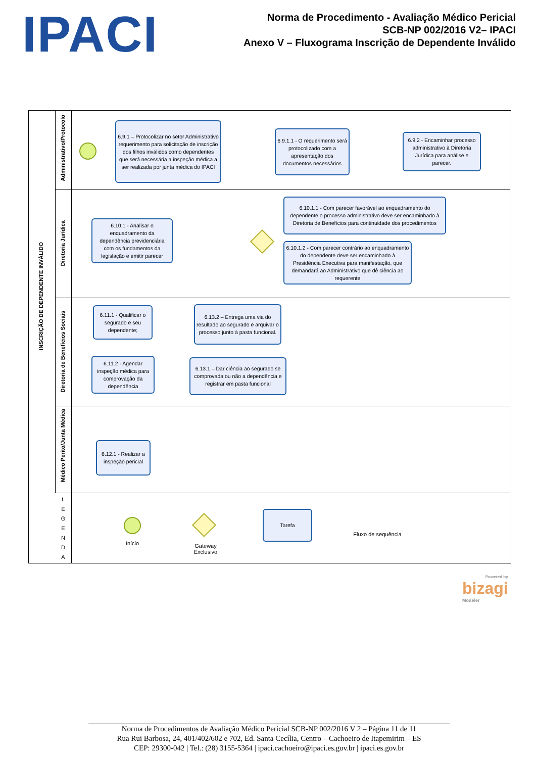IPACI
Norma de Procedimento - Avaliação Médico Pericial
SCB-NP 002/2016 V2– IPACI
Anexo V – Fluxograma Inscrição de Dependente Inválido
INSCRIÇÃO DE DEPENDENTE INVÁLIDO
Administrativo/Protocolo
Diretoria Jurídica
Diretoria de Benefícios Sociais
Médico Perito/Junta Médica
L E G E N D A
6.9.1 – Protocolizar no setor Administrativo requerimento para solicitação de inscrição dos filhos inválidos como dependentes que será necessária a inspeção médica a ser realizada por junta médica do IPACI
6.9.1.1 - O requerimento será protocolizado com a apresentação dos documentos necessários
6.9.2 - Encaminhar processo administrativo à Diretoria Jurídica para análise e parecer.
6.10.1 - Analisar o enquadramento da dependência previdenciária com os fundamentos da legislação e emitir parecer
6.10.1.1 - Com parecer favorável ao enquadramento do dependente o processo administrativo deve ser encaminhado à Diretoria de Benefícios para continuidade dos procedimentos
6.10.1.2 - Com parecer contrário ao enquadramento do dependente deve ser encaminhado à Presidência Executiva para manifestação, que demandará ao Administrativo que dê ciência ao requerente
6.11.1 - Qualificar o segurado e seu dependente;
6.11.2 - Agendar inspeção médica para comprovação da dependência
6.13.2 – Entrega uma via do resultado ao segurado e arquivar o processo junto à pasta funcional.
6.13.1 – Dar ciência ao segurado se comprovada ou não a dependência e registrar em pasta funcional
6.12.1 - Realizar a inspeção pericial
Início
Gateway Exclusivo
Tarefa
Fluxo de sequência
Powered by
bizagi
Modeler
Norma de Procedimentos de Avaliação Médico Pericial SCB-NP 002/2016 V 2 – Página 11 de 11
Rua Rui Barbosa, 24, 401/402/602 e 702, Ed. Santa Cecília, Centro – Cachoeiro de Itapemirim – ES
CEP: 29300-042 | Tel.: (28) 3155-5364 | ipaci.cachoeiro@ipaci.es.gov.br | ipaci.es.gov.br